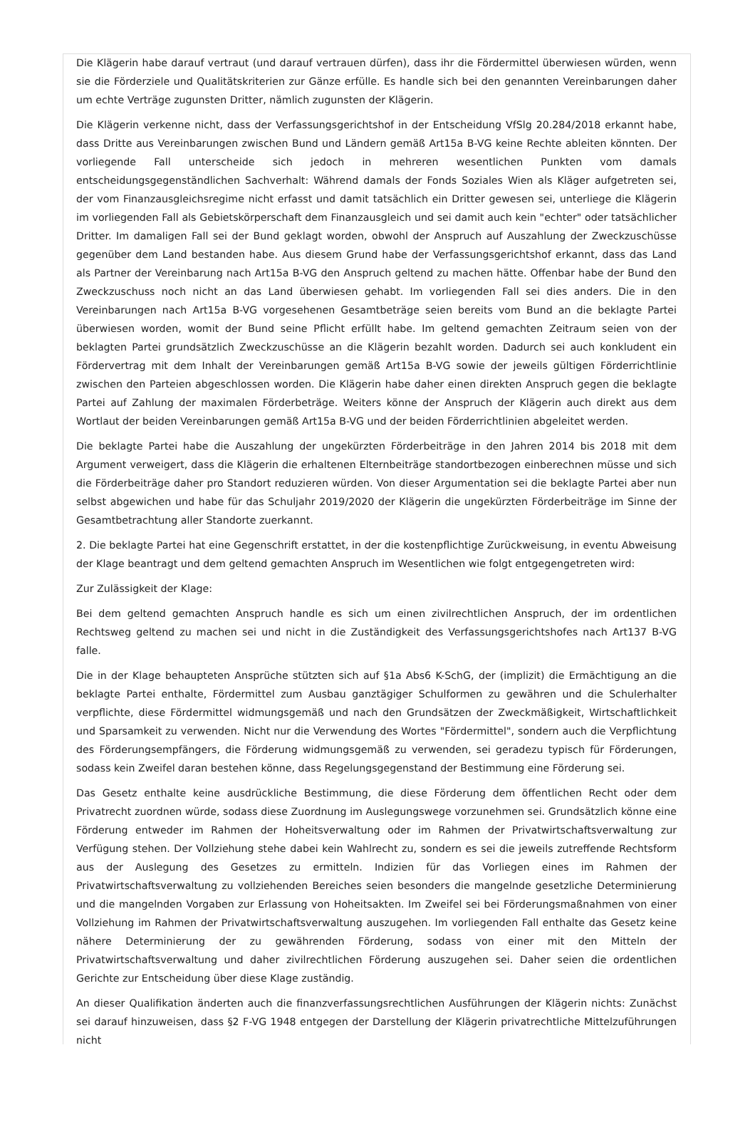Die Klägerin habe darauf vertraut (und darauf vertrauen dürfen), dass ihr die Fördermittel überwiesen würden, wenn sie die Förderziele und Qualitätskriterien zur Gänze erfülle. Es handle sich bei den genannten Vereinbarungen daher um echte Verträge zugunsten Dritter, nämlich zugunsten der Klägerin.
Die Klägerin verkenne nicht, dass der Verfassungsgerichtshof in der Entscheidung VfSlg 20.284/2018 erkannt habe, dass Dritte aus Vereinbarungen zwischen Bund und Ländern gemäß Art15a B-VG keine Rechte ableiten könnten. Der vorliegende Fall unterscheide sich jedoch in mehreren wesentlichen Punkten vom damals entscheidungsgegenständlichen Sachverhalt: Während damals der Fonds Soziales Wien als Kläger aufgetreten sei, der vom Finanzausgleichsregime nicht erfasst und damit tatsächlich ein Dritter gewesen sei, unterliege die Klägerin im vorliegenden Fall als Gebietskörperschaft dem Finanzausgleich und sei damit auch kein "echter" oder tatsächlicher Dritter. Im damaligen Fall sei der Bund geklagt worden, obwohl der Anspruch auf Auszahlung der Zweckzuschüsse gegenüber dem Land bestanden habe. Aus diesem Grund habe der Verfassungsgerichtshof erkannt, dass das Land als Partner der Vereinbarung nach Art15a B-VG den Anspruch geltend zu machen hätte. Offenbar habe der Bund den Zweckzuschuss noch nicht an das Land überwiesen gehabt. Im vorliegenden Fall sei dies anders. Die in den Vereinbarungen nach Art15a B-VG vorgesehenen Gesamtbeträge seien bereits vom Bund an die beklagte Partei überwiesen worden, womit der Bund seine Pflicht erfüllt habe. Im geltend gemachten Zeitraum seien von der beklagten Partei grundsätzlich Zweckzuschüsse an die Klägerin bezahlt worden. Dadurch sei auch konkludent ein Fördervertrag mit dem Inhalt der Vereinbarungen gemäß Art15a B-VG sowie der jeweils gültigen Förderrichtlinie zwischen den Parteien abgeschlossen worden. Die Klägerin habe daher einen direkten Anspruch gegen die beklagte Partei auf Zahlung der maximalen Förderbeträge. Weiters könne der Anspruch der Klägerin auch direkt aus dem Wortlaut der beiden Vereinbarungen gemäß Art15a B-VG und der beiden Förderrichtlinien abgeleitet werden.
Die beklagte Partei habe die Auszahlung der ungekürzten Förderbeiträge in den Jahren 2014 bis 2018 mit dem Argument verweigert, dass die Klägerin die erhaltenen Elternbeiträge standortbezogen einberechnen müsse und sich die Förderbeiträge daher pro Standort reduzieren würden. Von dieser Argumentation sei die beklagte Partei aber nun selbst abgewichen und habe für das Schuljahr 2019/2020 der Klägerin die ungekürzten Förderbeiträge im Sinne der Gesamtbetrachtung aller Standorte zuerkannt.
2. Die beklagte Partei hat eine Gegenschrift erstattet, in der die kostenpflichtige Zurückweisung, in eventu Abweisung der Klage beantragt und dem geltend gemachten Anspruch im Wesentlichen wie folgt entgegengetreten wird:
Zur Zulässigkeit der Klage:
Bei dem geltend gemachten Anspruch handle es sich um einen zivilrechtlichen Anspruch, der im ordentlichen Rechtsweg geltend zu machen sei und nicht in die Zuständigkeit des Verfassungsgerichtshofes nach Art137 B-VG falle.
Die in der Klage behaupteten Ansprüche stützten sich auf §1a Abs6 K-SchG, der (implizit) die Ermächtigung an die beklagte Partei enthalte, Fördermittel zum Ausbau ganztägiger Schulformen zu gewähren und die Schulerhalter verpflichte, diese Fördermittel widmungsgemäß und nach den Grundsätzen der Zweckmäßigkeit, Wirtschaftlichkeit und Sparsamkeit zu verwenden. Nicht nur die Verwendung des Wortes "Fördermittel", sondern auch die Verpflichtung des Förderungsempfängers, die Förderung widmungsgemäß zu verwenden, sei geradezu typisch für Förderungen, sodass kein Zweifel daran bestehen könne, dass Regelungsgegenstand der Bestimmung eine Förderung sei.
Das Gesetz enthalte keine ausdrückliche Bestimmung, die diese Förderung dem öffentlichen Recht oder dem Privatrecht zuordnen würde, sodass diese Zuordnung im Auslegungswege vorzunehmen sei. Grundsätzlich könne eine Förderung entweder im Rahmen der Hoheitsverwaltung oder im Rahmen der Privatwirtschaftsverwaltung zur Verfügung stehen. Der Vollziehung stehe dabei kein Wahlrecht zu, sondern es sei die jeweils zutreffende Rechtsform aus der Auslegung des Gesetzes zu ermitteln. Indizien für das Vorliegen eines im Rahmen der Privatwirtschaftsverwaltung zu vollziehenden Bereiches seien besonders die mangelnde gesetzliche Determinierung und die mangelnden Vorgaben zur Erlassung von Hoheitsakten. Im Zweifel sei bei Förderungsmaßnahmen von einer Vollziehung im Rahmen der Privatwirtschaftsverwaltung auszugehen. Im vorliegenden Fall enthalte das Gesetz keine nähere Determinierung der zu gewährenden Förderung, sodass von einer mit den Mitteln der Privatwirtschaftsverwaltung und daher zivilrechtlichen Förderung auszugehen sei. Daher seien die ordentlichen Gerichte zur Entscheidung über diese Klage zuständig.
An dieser Qualifikation änderten auch die finanzverfassungsrechtlichen Ausführungen der Klägerin nichts: Zunächst sei darauf hinzuweisen, dass §2 F-VG 1948 entgegen der Darstellung der Klägerin privatrechtliche Mittelzuführungen nicht